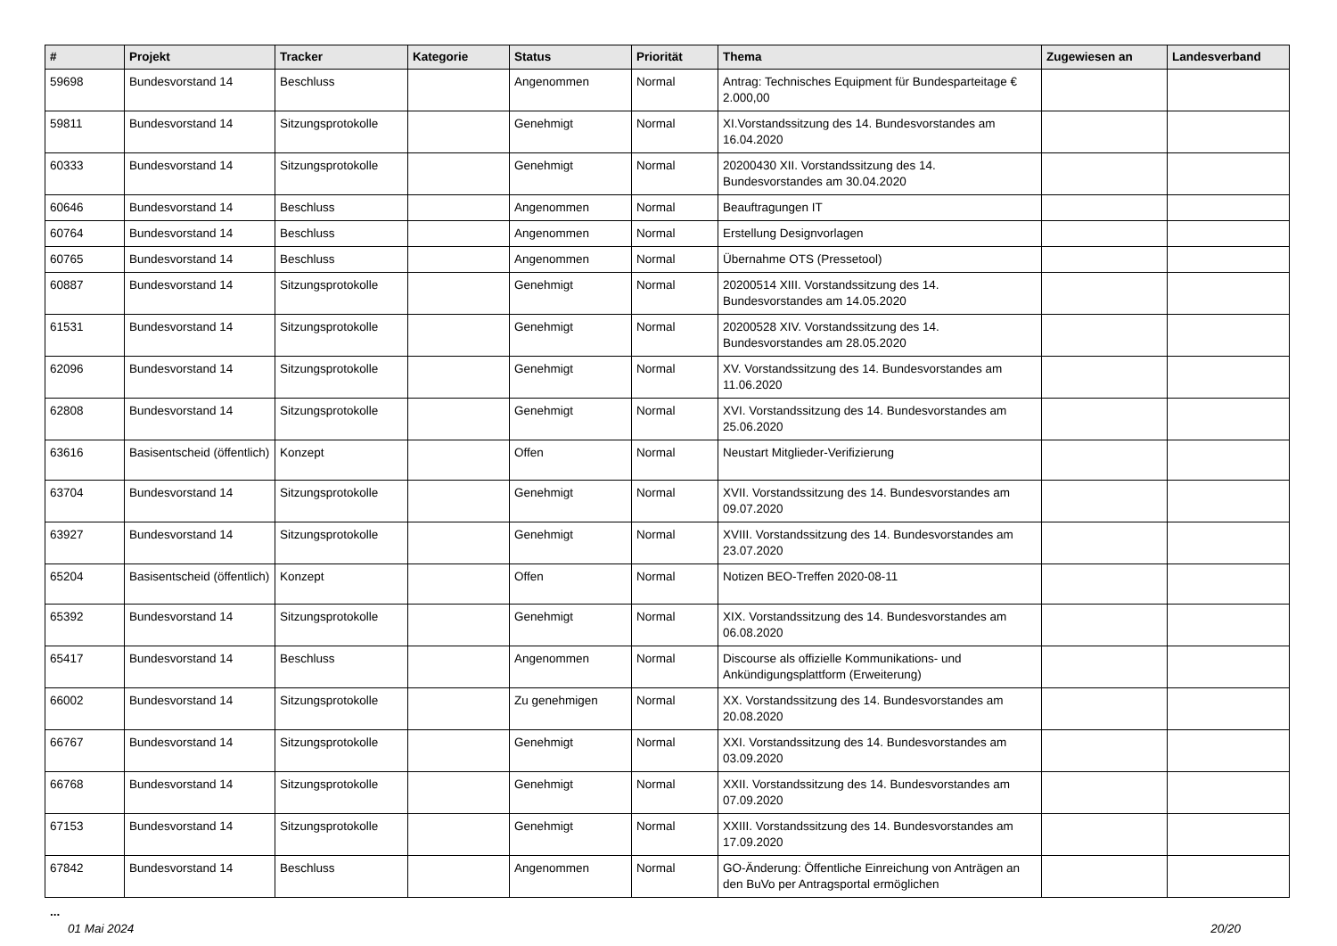| # | Projekt | Tracker | Kategorie | Status | Priorität | Thema | Zugewiesen an | Landesverband |
| --- | --- | --- | --- | --- | --- | --- | --- | --- |
| 59698 | Bundesvorstand 14 | Beschluss | | Angenommen | Normal | Antrag: Technisches Equipment für Bundesparteitage € 2.000,00 | | |
| 59811 | Bundesvorstand 14 | Sitzungsprotokolle | | Genehmigt | Normal | XI.Vorstandssitzung des 14. Bundesvorstandes am 16.04.2020 | | |
| 60333 | Bundesvorstand 14 | Sitzungsprotokolle | | Genehmigt | Normal | 20200430 XII. Vorstandssitzung des 14. Bundesvorstandes am 30.04.2020 | | |
| 60646 | Bundesvorstand 14 | Beschluss | | Angenommen | Normal | Beauftragungen IT | | |
| 60764 | Bundesvorstand 14 | Beschluss | | Angenommen | Normal | Erstellung Designvorlagen | | |
| 60765 | Bundesvorstand 14 | Beschluss | | Angenommen | Normal | Übernahme OTS (Pressetool) | | |
| 60887 | Bundesvorstand 14 | Sitzungsprotokolle | | Genehmigt | Normal | 20200514 XIII. Vorstandssitzung des 14. Bundesvorstandes am 14.05.2020 | | |
| 61531 | Bundesvorstand 14 | Sitzungsprotokolle | | Genehmigt | Normal | 20200528 XIV. Vorstandssitzung des 14. Bundesvorstandes am 28.05.2020 | | |
| 62096 | Bundesvorstand 14 | Sitzungsprotokolle | | Genehmigt | Normal | XV. Vorstandssitzung des 14. Bundesvorstandes am 11.06.2020 | | |
| 62808 | Bundesvorstand 14 | Sitzungsprotokolle | | Genehmigt | Normal | XVI. Vorstandssitzung des 14. Bundesvorstandes am 25.06.2020 | | |
| 63616 | Basisentscheid (öffentlich) | Konzept | | Offen | Normal | Neustart Mitglieder-Verifizierung | | |
| 63704 | Bundesvorstand 14 | Sitzungsprotokolle | | Genehmigt | Normal | XVII. Vorstandssitzung des 14. Bundesvorstandes am 09.07.2020 | | |
| 63927 | Bundesvorstand 14 | Sitzungsprotokolle | | Genehmigt | Normal | XVIII. Vorstandssitzung des 14. Bundesvorstandes am 23.07.2020 | | |
| 65204 | Basisentscheid (öffentlich) | Konzept | | Offen | Normal | Notizen BEO-Treffen 2020-08-11 | | |
| 65392 | Bundesvorstand 14 | Sitzungsprotokolle | | Genehmigt | Normal | XIX. Vorstandssitzung des 14. Bundesvorstandes am 06.08.2020 | | |
| 65417 | Bundesvorstand 14 | Beschluss | | Angenommen | Normal | Discourse als offizielle Kommunikations- und Ankündigungsplattform (Erweiterung) | | |
| 66002 | Bundesvorstand 14 | Sitzungsprotokolle | | Zu genehmigen | Normal | XX. Vorstandssitzung des 14. Bundesvorstandes am 20.08.2020 | | |
| 66767 | Bundesvorstand 14 | Sitzungsprotokolle | | Genehmigt | Normal | XXI. Vorstandssitzung des 14. Bundesvorstandes am 03.09.2020 | | |
| 66768 | Bundesvorstand 14 | Sitzungsprotokolle | | Genehmigt | Normal | XXII. Vorstandssitzung des 14. Bundesvorstandes am 07.09.2020 | | |
| 67153 | Bundesvorstand 14 | Sitzungsprotokolle | | Genehmigt | Normal | XXIII. Vorstandssitzung des 14. Bundesvorstandes am 17.09.2020 | | |
| 67842 | Bundesvorstand 14 | Beschluss | | Angenommen | Normal | GO-Änderung: Öffentliche Einreichung von Anträgen an den BuVo per Antragsportal ermöglichen | | |
...
01 Mai 2024 20/20